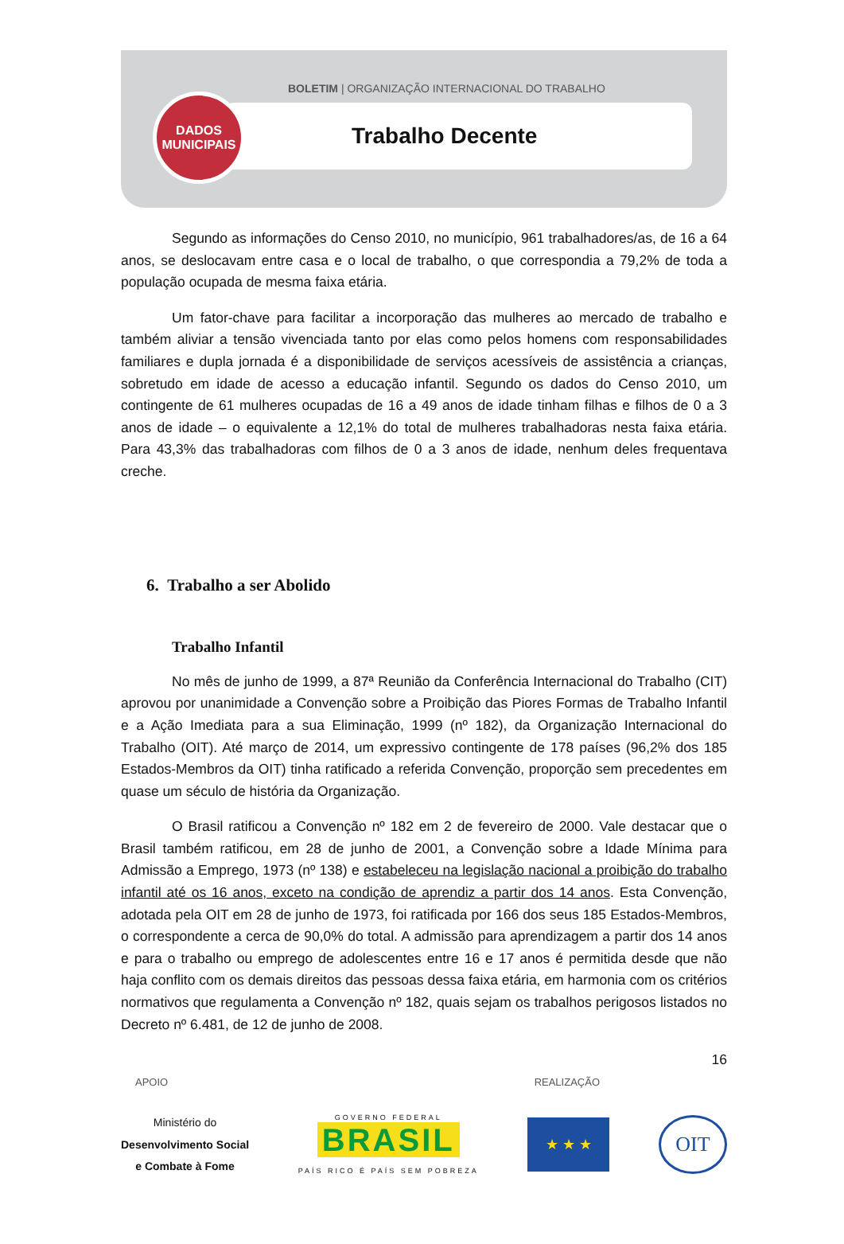DADOS
MUNICIPAIS
BOLETIM | ORGANIZAÇÃO INTERNACIONAL DO TRABALHO
Trabalho Decente
Segundo as informações do Censo 2010, no município, 961 trabalhadores/as, de 16 a 64 anos, se deslocavam entre casa e o local de trabalho, o que correspondia a 79,2% de toda a população ocupada de mesma faixa etária.
Um fator-chave para facilitar a incorporação das mulheres ao mercado de trabalho e também aliviar a tensão vivenciada tanto por elas como pelos homens com responsabilidades familiares e dupla jornada é a disponibilidade de serviços acessíveis de assistência a crianças, sobretudo em idade de acesso a educação infantil. Segundo os dados do Censo 2010, um contingente de 61 mulheres ocupadas de 16 a 49 anos de idade tinham filhas e filhos de 0 a 3 anos de idade – o equivalente a 12,1% do total de mulheres trabalhadoras nesta faixa etária. Para 43,3% das trabalhadoras com filhos de 0 a 3 anos de idade, nenhum deles frequentava creche.
6. Trabalho a ser Abolido
Trabalho Infantil
No mês de junho de 1999, a 87ª Reunião da Conferência Internacional do Trabalho (CIT) aprovou por unanimidade a Convenção sobre a Proibição das Piores Formas de Trabalho Infantil e a Ação Imediata para a sua Eliminação, 1999 (nº 182), da Organização Internacional do Trabalho (OIT). Até março de 2014, um expressivo contingente de 178 países (96,2% dos 185 Estados-Membros da OIT) tinha ratificado a referida Convenção, proporção sem precedentes em quase um século de história da Organização.
O Brasil ratificou a Convenção nº 182 em 2 de fevereiro de 2000. Vale destacar que o Brasil também ratificou, em 28 de junho de 2001, a Convenção sobre a Idade Mínima para Admissão a Emprego, 1973 (nº 138) e estabeleceu na legislação nacional a proibição do trabalho infantil até os 16 anos, exceto na condição de aprendiz a partir dos 14 anos. Esta Convenção, adotada pela OIT em 28 de junho de 1973, foi ratificada por 166 dos seus 185 Estados-Membros, o correspondente a cerca de 90,0% do total. A admissão para aprendizagem a partir dos 14 anos e para o trabalho ou emprego de adolescentes entre 16 e 17 anos é permitida desde que não haja conflito com os demais direitos das pessoas dessa faixa etária, em harmonia com os critérios normativos que regulamenta a Convenção nº 182, quais sejam os trabalhos perigosos listados no Decreto nº 6.481, de 12 de junho de 2008.
16
APOIO REALIZAÇÃO
Ministério do
Desenvolvimento Social
e Combate à Fome
GOVERNO FEDERAL
BRASIL
PAÍS RICO É PAÍS SEM POBREZA
★ ★ ★
OIT